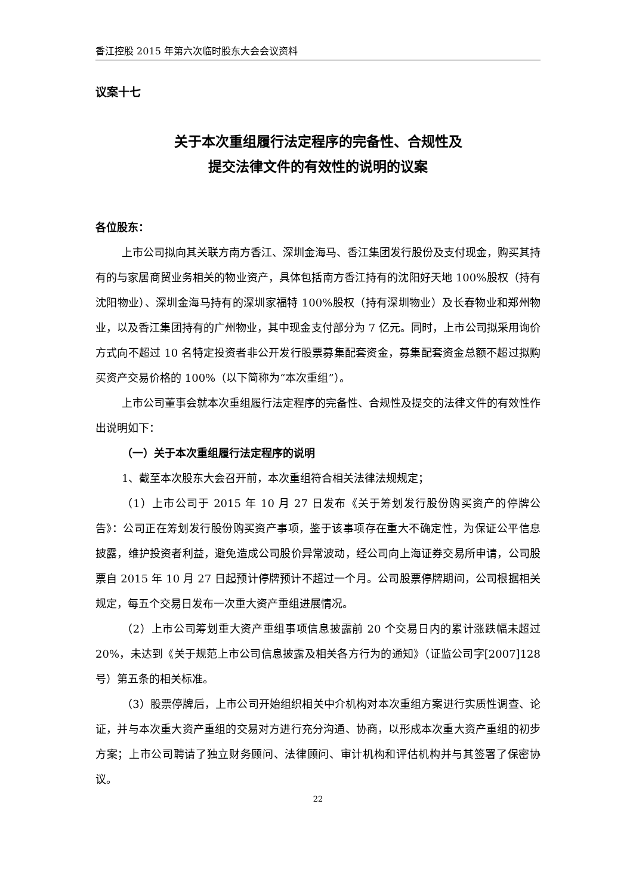香江控股 2015 年第六次临时股东大会会议资料
议案十七
关于本次重组履行法定程序的完备性、合规性及
提交法律文件的有效性的说明的议案
各位股东：
上市公司拟向其关联方南方香江、深圳金海马、香江集团发行股份及支付现金，购买其持有的与家居商贸业务相关的物业资产，具体包括南方香江持有的沈阳好天地 100%股权（持有沈阳物业）、深圳金海马持有的深圳家福特 100%股权（持有深圳物业）及长春物业和郑州物业，以及香江集团持有的广州物业，其中现金支付部分为 7 亿元。同时，上市公司拟采用询价方式向不超过 10 名特定投资者非公开发行股票募集配套资金，募集配套资金总额不超过拟购买资产交易价格的 100%（以下简称为“本次重组”）。
上市公司董事会就本次重组履行法定程序的完备性、合规性及提交的法律文件的有效性作出说明如下：
（一）关于本次重组履行法定程序的说明
1、截至本次股东大会召开前，本次重组符合相关法律法规规定；
（1）上市公司于 2015 年 10 月 27 日发布《关于筹划发行股份购买资产的停牌公告》：公司正在筹划发行股份购买资产事项，鉴于该事项存在重大不确定性，为保证公平信息披露，维护投资者利益，避免造成公司股价异常波动，经公司向上海证券交易所申请，公司股票自 2015 年 10 月 27 日起预计停牌预计不超过一个月。公司股票停牌期间，公司根据相关规定，每五个交易日发布一次重大资产重组进展情况。
（2）上市公司筹划重大资产重组事项信息披露前 20 个交易日内的累计涨跌幅未超过 20%，未达到《关于规范上市公司信息披露及相关各方行为的通知》（证监公司字[2007]128 号）第五条的相关标准。
（3）股票停牌后，上市公司开始组织相关中介机构对本次重组方案进行实质性调查、论证，并与本次重大资产重组的交易对方进行充分沟通、协商，以形成本次重大资产重组的初步方案；上市公司聘请了独立财务顾问、法律顾问、审计机构和评估机构并与其签署了保密协议。
22